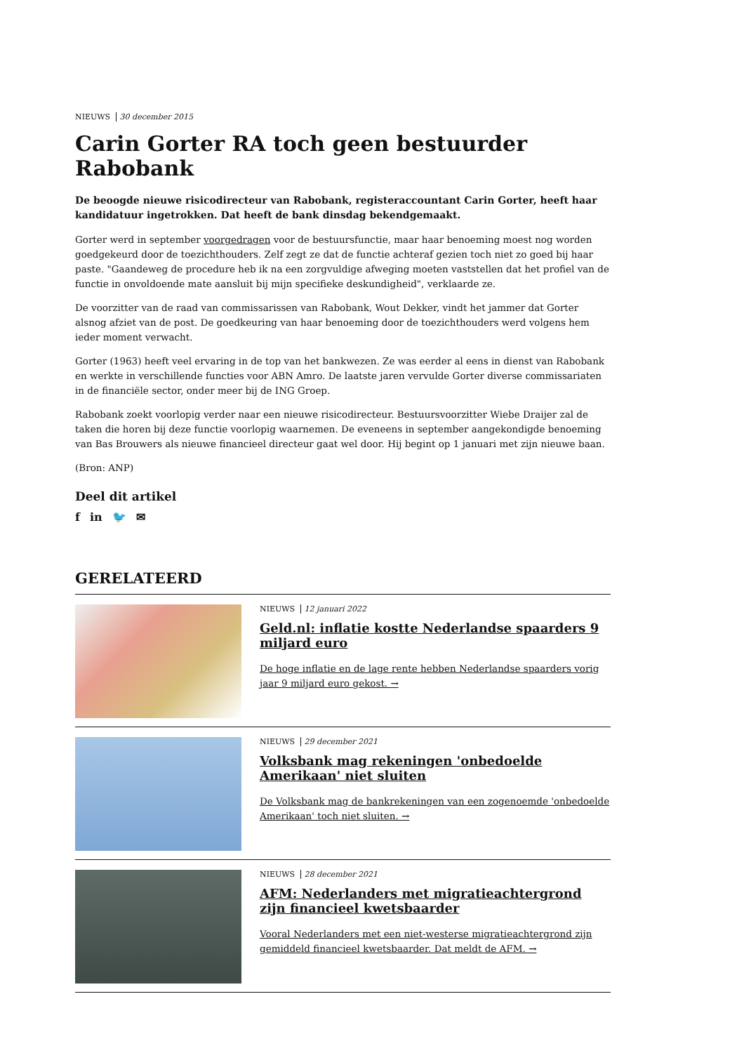NIEUWS 30 december 2015
Carin Gorter RA toch geen bestuurder Rabobank
De beoogde nieuwe risicodirecteur van Rabobank, registeraccountant Carin Gorter, heeft haar kandidatuur ingetrokken. Dat heeft de bank dinsdag bekendgemaakt.
Gorter werd in september voorgedragen voor de bestuursfunctie, maar haar benoeming moest nog worden goedgekeurd door de toezichthouders. Zelf zegt ze dat de functie achteraf gezien toch niet zo goed bij haar paste. "Gaandeweg de procedure heb ik na een zorgvuldige afweging moeten vaststellen dat het profiel van de functie in onvoldoende mate aansluit bij mijn specifieke deskundigheid", verklaarde ze.
De voorzitter van de raad van commissarissen van Rabobank, Wout Dekker, vindt het jammer dat Gorter alsnog afziet van de post. De goedkeuring van haar benoeming door de toezichthouders werd volgens hem ieder moment verwacht.
Gorter (1963) heeft veel ervaring in de top van het bankwezen. Ze was eerder al eens in dienst van Rabobank en werkte in verschillende functies voor ABN Amro. De laatste jaren vervulde Gorter diverse commissariaten in de financiële sector, onder meer bij de ING Groep.
Rabobank zoekt voorlopig verder naar een nieuwe risicodirecteur. Bestuursvoorzitter Wiebe Draijer zal de taken die horen bij deze functie voorlopig waarnemen. De eveneens in september aangekondigde benoeming van Bas Brouwers als nieuwe financieel directeur gaat wel door. Hij begint op 1 januari met zijn nieuwe baan.
(Bron: ANP)
Deel dit artikel
f in 🐦 ✉
GERELATEERD
NIEUWS 12 januari 2022
Geld.nl: inflatie kostte Nederlandse spaarders 9 miljard euro
De hoge inflatie en de lage rente hebben Nederlandse spaarders vorig jaar 9 miljard euro gekost. →
NIEUWS 29 december 2021
Volksbank mag rekeningen 'onbedoelde Amerikaan' niet sluiten
De Volksbank mag de bankrekeningen van een zogenoemde 'onbedoelde Amerikaan' toch niet sluiten. →
NIEUWS 28 december 2021
AFM: Nederlanders met migratieachtergrond zijn financieel kwetsbaarder
Vooral Nederlanders met een niet-westerse migratieachtergrond zijn gemiddeld financieel kwetsbaarder. Dat meldt de AFM. →